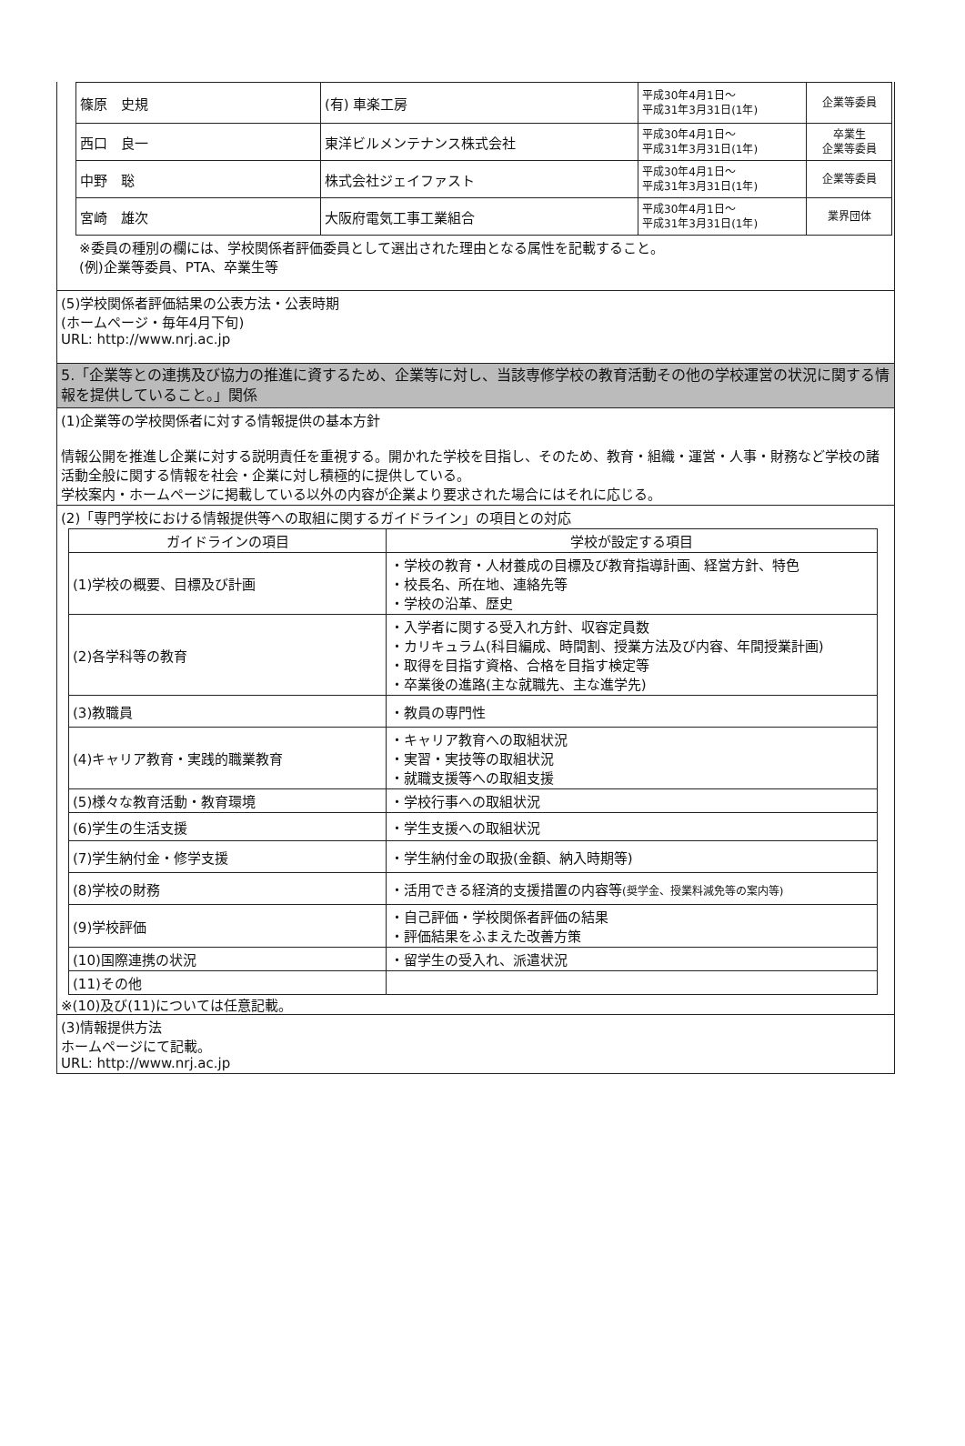| 篠原 史規 | (有) 車楽工房 | 平成30年4月1日～ 平成31年3月31日(1年) | 企業等委員 |
| 西口 良一 | 東洋ビルメンテナンス株式会社 | 平成30年4月1日～ 平成31年3月31日(1年) | 卒業生 企業等委員 |
| 中野 聡 | 株式会社ジェイファスト | 平成30年4月1日～ 平成31年3月31日(1年) | 企業等委員 |
| 宮崎 雄次 | 大阪府電気工事工業組合 | 平成30年4月1日～ 平成31年3月31日(1年) | 業界団体 |
※委員の種別の欄には、学校関係者評価委員として選出された理由となる属性を記載すること。
(例)企業等委員、PTA、卒業生等
(5)学校関係者評価結果の公表方法・公表時期
(ホームページ・毎年4月下旬)
URL: http://www.nrj.ac.jp
5.「企業等との連携及び協力の推進に資するため、企業等に対し、当該専修学校の教育活動その他の学校運営の状況に関する情報を提供していること。」関係
(1)企業等の学校関係者に対する情報提供の基本方針
情報公開を推進し企業に対する説明責任を重視する。開かれた学校を目指し、そのため、教育・組織・運営・人事・財務など学校の諸活動全般に関する情報を社会・企業に対し積極的に提供している。
学校案内・ホームページに掲載している以外の内容が企業より要求された場合にはそれに応じる。
(2)「専門学校における情報提供等への取組に関するガイドライン」の項目との対応
| ガイドラインの項目 | 学校が設定する項目 |
| --- | --- |
| (1)学校の概要、目標及び計画 | ・学校の教育・人材養成の目標及び教育指導計画、経営方針、特色 ・校長名、所在地、連絡先等 ・学校の沿革、歴史 |
| (2)各学科等の教育 | ・入学者に関する受入れ方針、収容定員数 ・カリキュラム(科目編成、時間割、授業方法及び内容、年間授業計画) ・取得を目指す資格、合格を目指す検定等 ・卒業後の進路(主な就職先、主な進学先) |
| (3)教職員 | ・教員の専門性 |
| (4)キャリア教育・実践的職業教育 | ・キャリア教育への取組状況 ・実習・実技等の取組状況 ・就職支援等への取組支援 |
| (5)様々な教育活動・教育環境 | ・学校行事への取組状況 |
| (6)学生の生活支援 | ・学生支援への取組状況 |
| (7)学生納付金・修学支援 | ・学生納付金の取扱(金額、納入時期等) |
| (8)学校の財務 | ・活用できる経済的支援措置の内容等 (奨学金、授業料減免等の案内等) |
| (9)学校評価 | ・自己評価・学校関係者評価の結果 ・評価結果をふまえた改善方策 |
| (10)国際連携の状況 | ・留学生の受入れ、派遣状況 |
| (11)その他 | |
※(10)及び(11)については任意記載。
(3)情報提供方法
ホームページにて記載。
URL: http://www.nrj.ac.jp